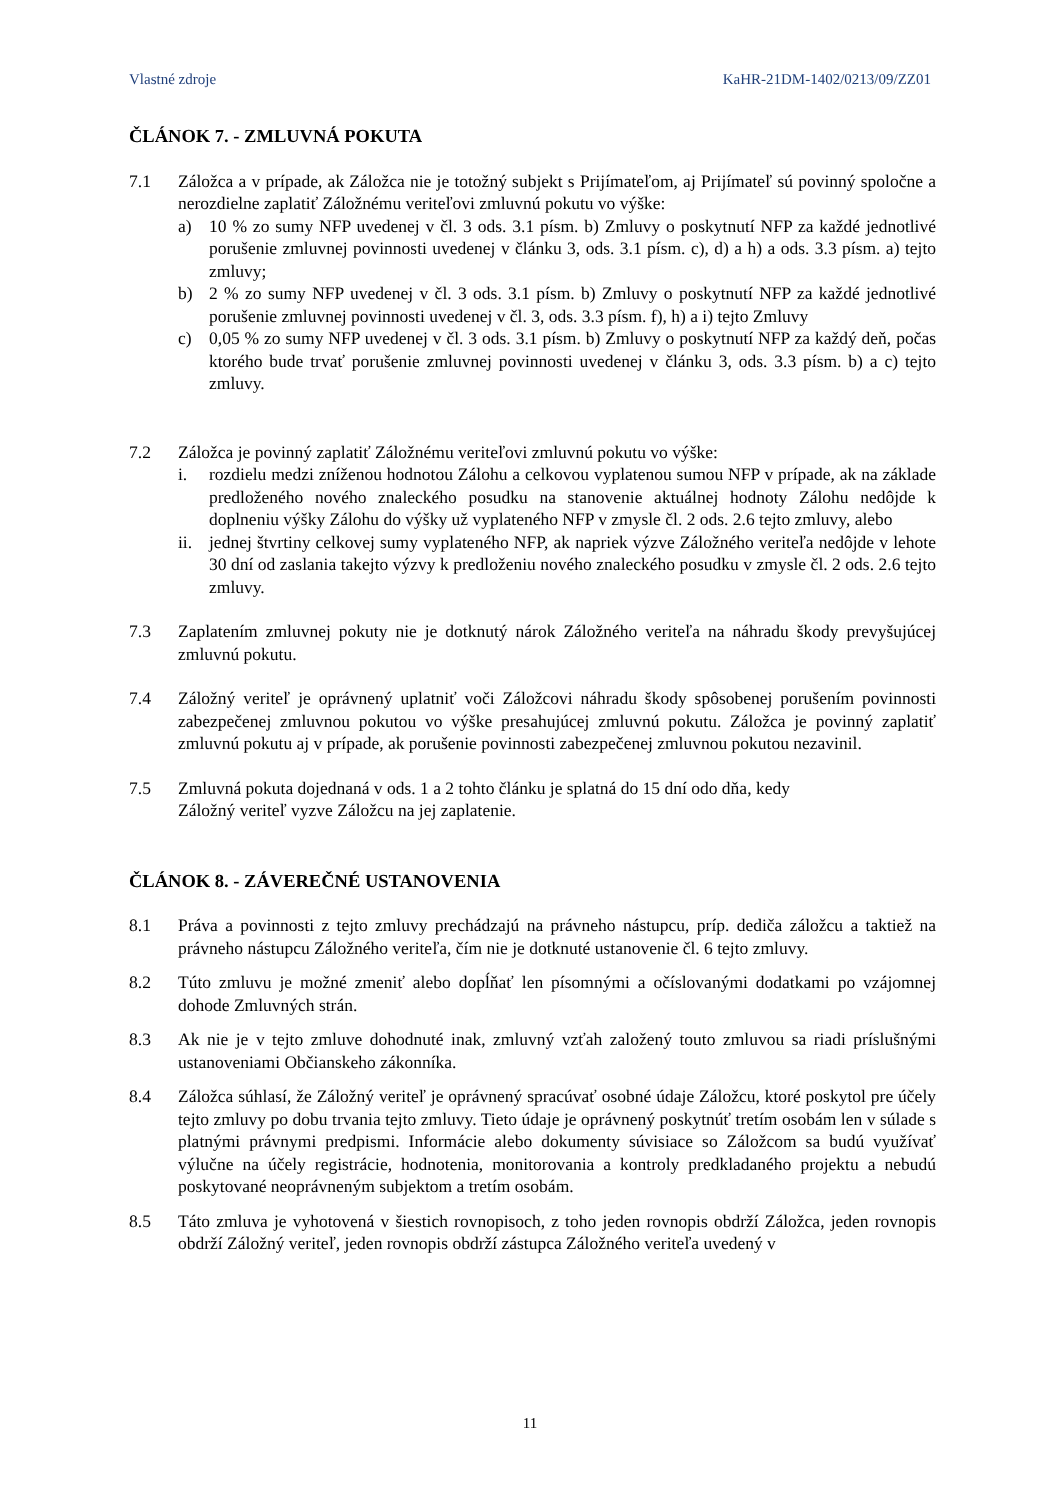Vlastné zdroje KaHR-21DM-1402/0213/09/ZZ01
ČLÁNOK 7. - ZMLUVNÁ POKUTA
7.1 Záložca a v prípade, ak Záložca nie je totožný subjekt s Prijímateľom, aj Prijímateľ sú povinný spoločne a nerozdielne zaplatiť Záložnému veriteľovi zmluvnú pokutu vo výške:
a) 10 % zo sumy NFP uvedenej v čl. 3 ods. 3.1 písm. b) Zmluvy o poskytnutí NFP za každé jednotlivé porušenie zmluvnej povinnosti uvedenej v článku 3, ods. 3.1 písm. c), d) a h) a ods. 3.3 písm. a) tejto zmluvy;
b) 2 % zo sumy NFP uvedenej v čl. 3 ods. 3.1 písm. b) Zmluvy o poskytnutí NFP za každé jednotlivé porušenie zmluvnej povinnosti uvedenej v čl. 3, ods. 3.3 písm. f), h) a i) tejto Zmluvy
c) 0,05 % zo sumy NFP uvedenej v čl. 3 ods. 3.1 písm. b) Zmluvy o poskytnutí NFP za každý deň, počas ktorého bude trvať porušenie zmluvnej povinnosti uvedenej v článku 3, ods. 3.3 písm. b) a c) tejto zmluvy.
7.2 Záložca je povinný zaplatiť Záložnému veriteľovi zmluvnú pokutu vo výške:
i. rozdielu medzi zníženou hodnotou Zálohu a celkovou vyplatenou sumou NFP v prípade, ak na základe predloženého nového znaleckého posudku na stanovenie aktuálnej hodnoty Zálohu nedôjde k doplneniu výšky Zálohu do výšky už vyplateného NFP v zmysle čl. 2 ods. 2.6 tejto zmluvy, alebo
ii.
jednej štvrtiny celkovej sumy vyplateného NFP, ak napriek výzve Záložného veriteľa nedôjde v lehote 30 dní od zaslania takejto výzvy k predloženiu nového znaleckého posudku v zmysle čl. 2 ods. 2.6 tejto zmluvy.
7.3 Zaplatením zmluvnej pokuty nie je dotknutý nárok Záložného veriteľa na náhradu škody prevyšujúcej zmluvnú pokutu.
7.4 Záložný veriteľ je oprávnený uplatniť voči Záložcovi náhradu škody spôsobenej porušením povinnosti zabezpečenej zmluvnou pokutou vo výške presahujúcej zmluvnú pokutu. Záložca je povinný zaplatiť zmluvnú pokutu aj v prípade, ak porušenie povinnosti zabezpečenej zmluvnou pokutou nezavinil.
7.5 Zmluvná pokuta dojednaná v ods. 1 a 2 tohto článku je splatná do 15 dní odo dňa, kedy
Záložný veriteľ vyzve Záložcu na jej zaplatenie.
ČLÁNOK 8. - ZÁVEREČNÉ USTANOVENIA
8.1 Práva a povinnosti z tejto zmluvy prechádzajú na právneho nástupcu, príp. dediča záložcu a taktiež na právneho nástupcu Záložného veriteľa, čím nie je dotknuté ustanovenie čl. 6 tejto zmluvy.
8.2 Túto zmluvu je možné zmeniť alebo dopĺňať len písomnými a očíslovanými dodatkami po vzájomnej dohode Zmluvných strán.
8.3 Ak nie je v tejto zmluve dohodnuté inak, zmluvný vzťah založený touto zmluvou sa riadi príslušnými ustanoveniami Občianskeho zákonníka.
8.4 Záložca súhlasí, že Záložný veriteľ je oprávnený spracúvať osobné údaje Záložcu, ktoré poskytol pre účely tejto zmluvy po dobu trvania tejto zmluvy. Tieto údaje je oprávnený poskytnúť tretím osobám len v súlade s platnými právnymi predpismi. Informácie alebo dokumenty súvisiace so Záložcom sa budú využívať výlučne na účely registrácie, hodnotenia, monitorovania a kontroly predkladaného projektu a nebudú poskytované neoprávneným subjektom a tretím osobám.
8.5 Táto zmluva je vyhotovená v šiestich rovnopisoch, z toho jeden rovnopis obdrží Záložca, jeden rovnopis obdrží Záložný veriteľ, jeden rovnopis obdrží zástupca Záložného veriteľa uvedený v
11